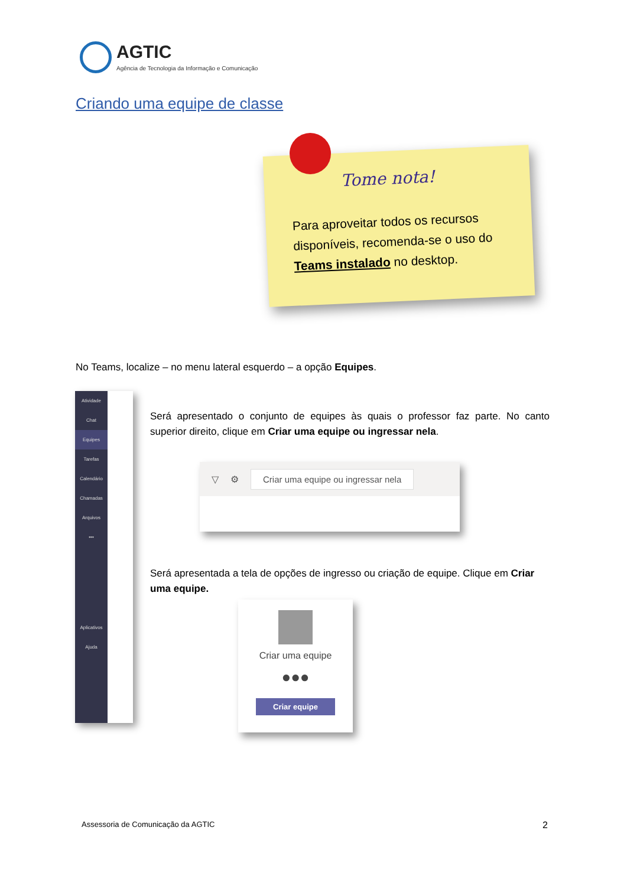AGTIC
Agência de Tecnologia da Informação e Comunicação
Criando uma equipe de classe
Tome nota!
Para aproveitar todos os recursos disponíveis, recomenda-se o uso do Teams instalado no desktop.
No Teams, localize – no menu lateral esquerdo – a opção Equipes.
Atividade
Chat
Equipes
Tarefas
Calendário
Chamadas
Arquivos
•••
Aplicativos
Ajuda
Será apresentado o conjunto de equipes às quais o professor faz parte. No canto superior direito, clique em Criar uma equipe ou ingressar nela.
▽ ⚙ Criar uma equipe ou ingressar nela
Será apresentada a tela de opções de ingresso ou criação de equipe. Clique em Criar uma equipe.
Criar uma equipe
●●●
Criar equipe
Assessoria de Comunicação da AGTIC
2